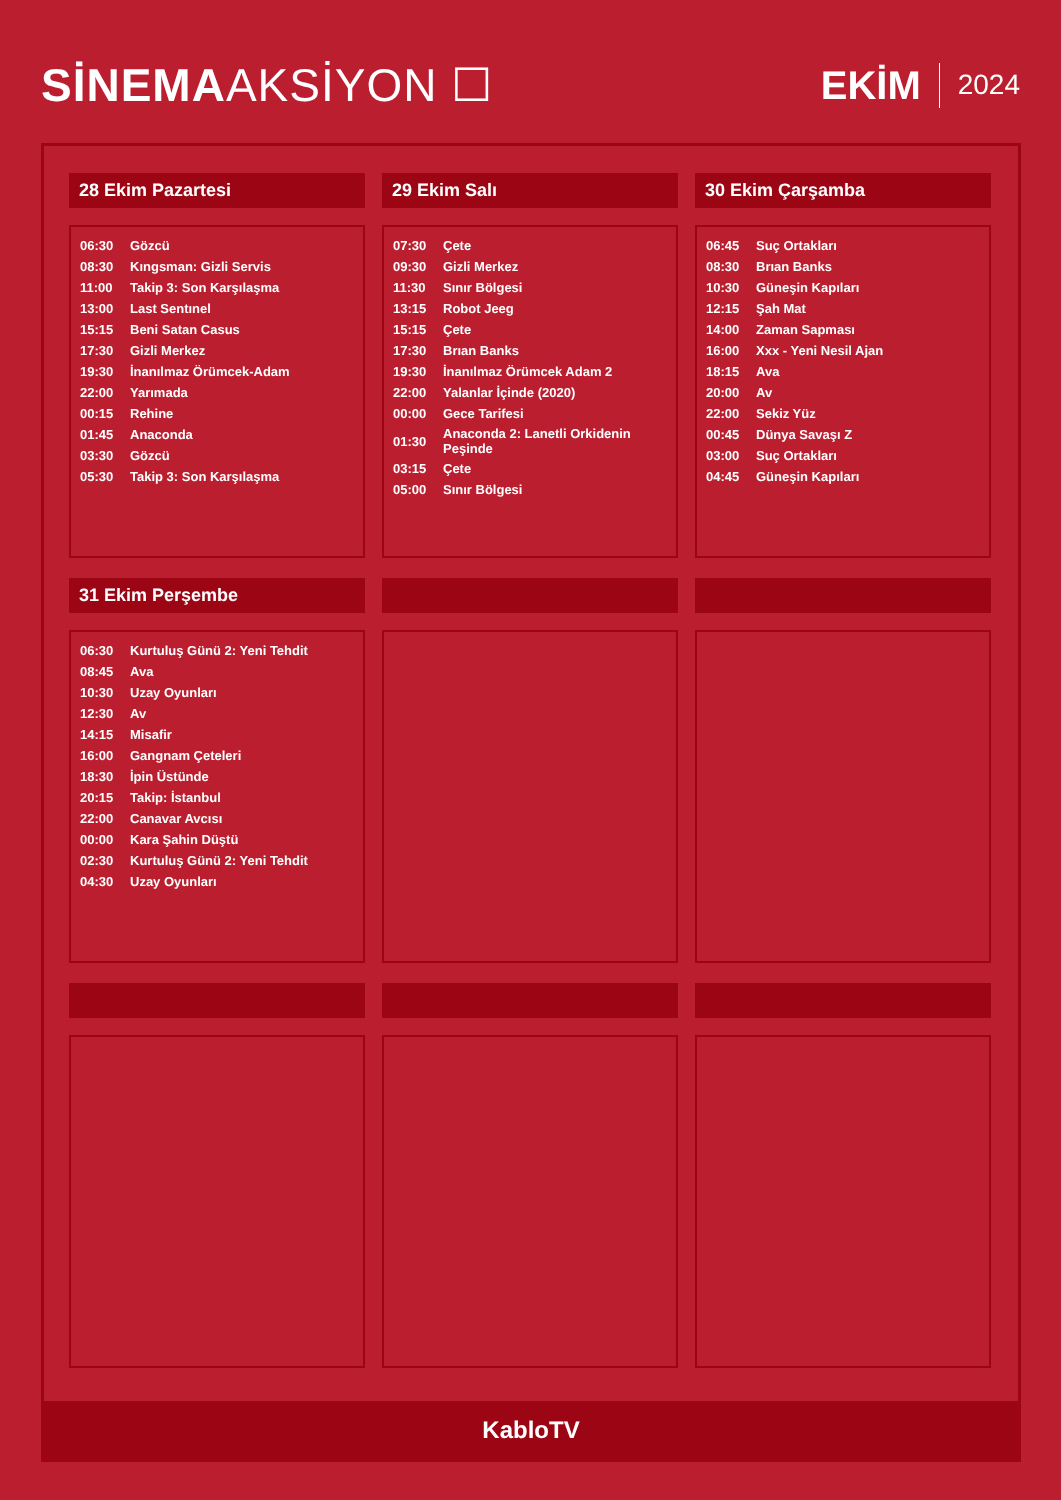SİNEMAAKSİYON ☐
EKİM 2024
28 Ekim Pazartesi
| 06:30 | Gözcü |
| 08:30 | Kıngsman: Gizli Servis |
| 11:00 | Takip 3: Son Karşılaşma |
| 13:00 | Last Sentınel |
| 15:15 | Beni Satan Casus |
| 17:30 | Gizli Merkez |
| 19:30 | İnanılmaz Örümcek-Adam |
| 22:00 | Yarımada |
| 00:15 | Rehine |
| 01:45 | Anaconda |
| 03:30 | Gözcü |
| 05:30 | Takip 3: Son Karşılaşma |
29 Ekim Salı
| 07:30 | Çete |
| 09:30 | Gizli Merkez |
| 11:30 | Sınır Bölgesi |
| 13:15 | Robot Jeeg |
| 15:15 | Çete |
| 17:30 | Brıan Banks |
| 19:30 | İnanılmaz Örümcek Adam 2 |
| 22:00 | Yalanlar İçinde (2020) |
| 00:00 | Gece Tarifesi |
| 01:30 | Anaconda 2: Lanetli Orkidenin Peşinde |
| 03:15 | Çete |
| 05:00 | Sınır Bölgesi |
30 Ekim Çarşamba
| 06:45 | Suç Ortakları |
| 08:30 | Brıan Banks |
| 10:30 | Güneşin Kapıları |
| 12:15 | Şah Mat |
| 14:00 | Zaman Sapması |
| 16:00 | Xxx - Yeni Nesil Ajan |
| 18:15 | Ava |
| 20:00 | Av |
| 22:00 | Sekiz Yüz |
| 00:45 | Dünya Savaşı Z |
| 03:00 | Suç Ortakları |
| 04:45 | Güneşin Kapıları |
31 Ekim Perşembe
| 06:30 | Kurtuluş Günü 2: Yeni Tehdit |
| 08:45 | Ava |
| 10:30 | Uzay Oyunları |
| 12:30 | Av |
| 14:15 | Misafir |
| 16:00 | Gangnam Çeteleri |
| 18:30 | İpin Üstünde |
| 20:15 | Takip: İstanbul |
| 22:00 | Canavar Avcısı |
| 00:00 | Kara Şahin Düştü |
| 02:30 | Kurtuluş Günü 2: Yeni Tehdit |
| 04:30 | Uzay Oyunları |
KabloTV